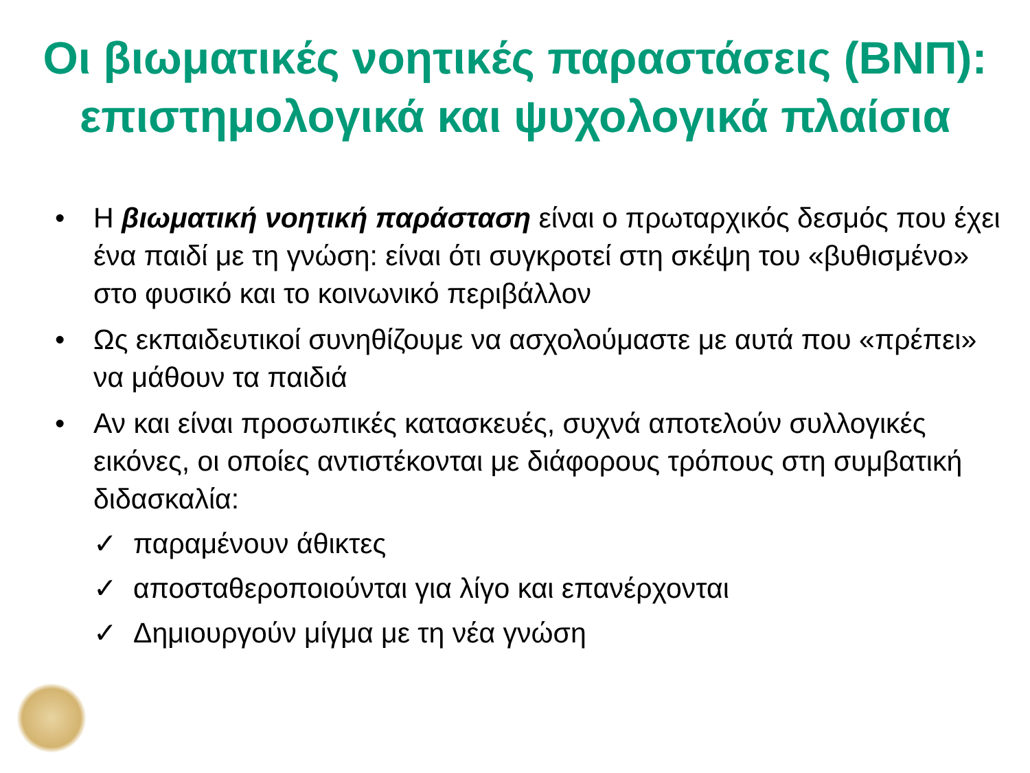Οι βιωματικές νοητικές παραστάσεις (ΒΝΠ): επιστημολογικά και ψυχολογικά πλαίσια
• Η βιωματική νοητική παράσταση είναι ο πρωταρχικός δεσμός που έχει ένα παιδί με τη γνώση: είναι ότι συγκροτεί στη σκέψη του «βυθισμένο» στο φυσικό και το κοινωνικό περιβάλλον
• Ως εκπαιδευτικοί συνηθίζουμε να ασχολούμαστε με αυτά που «πρέπει» να μάθουν τα παιδιά
• Αν και είναι προσωπικές κατασκευές, συχνά αποτελούν συλλογικές εικόνες, οι οποίες αντιστέκονται με διάφορους τρόπους στη συμβατική διδασκαλία:
✓ παραμένουν άθικτες
✓ αποσταθεροποιούνται για λίγο και επανέρχονται
✓ Δημιουργούν μίγμα με τη νέα γνώση